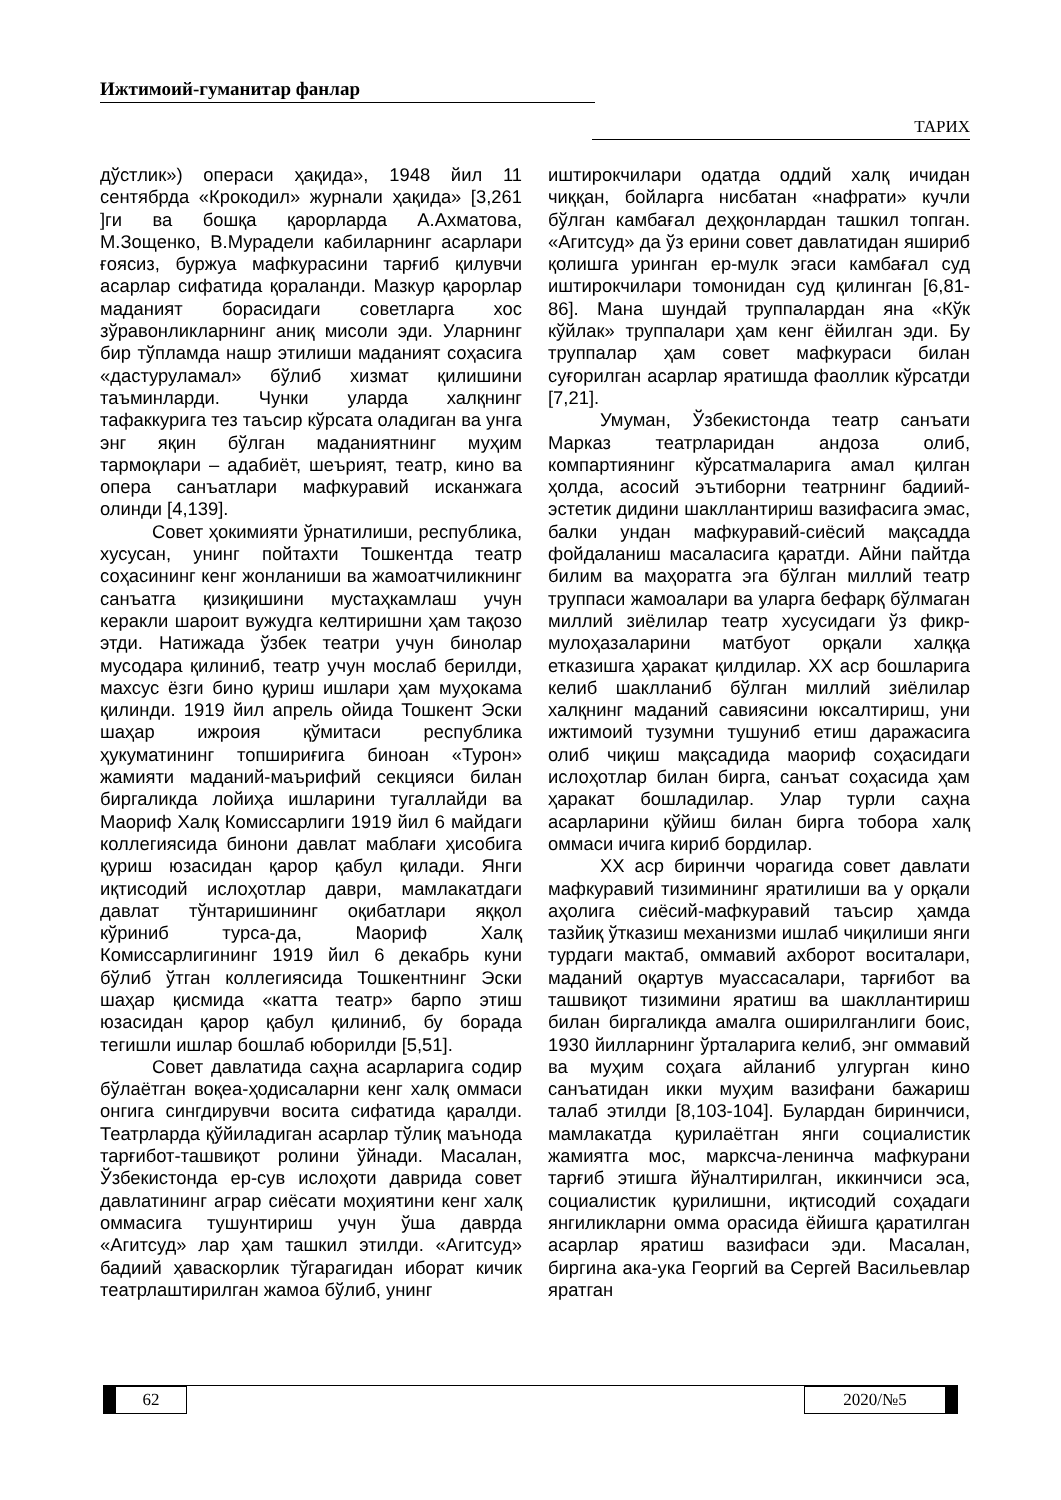Ижтимоий-гуманитар фанлар
ТАРИХ
дўстлик») операси ҳақида», 1948 йил 11 сентябрда «Крокодил» журнали ҳақида» [3,261 ]ги ва бошқа қарорларда А.Ахматова, М.Зощенко, В.Мурадели кабиларнинг асарлари ғоясиз, буржуа мафкурасини тарғиб қилувчи асарлар сифатида қораланди. Мазкур қарорлар маданият борасидаги советларга хос зўравонликларнинг аниқ мисоли эди. Уларнинг бир тўпламда нашр этилиши маданият соҳасига «дастуруламал» бўлиб хизмат қилишини таъминларди. Чунки уларда халқнинг тафаккурига тез таъсир кўрсата оладиган ва унга энг яқин бўлган маданиятнинг муҳим тармоқлари – адабиёт, шеърият, театр, кино ва опера санъатлари мафкуравий исканжага олинди [4,139].
Совет ҳокимияти ўрнатилиши, республика, хусусан, унинг пойтахти Тошкентда театр соҳасининг кенг жонланиши ва жамоатчиликнинг санъатга қизиқишини мустаҳкамлаш учун керакли шароит вужудга келтиришни ҳам тақозо этди. Натижада ўзбек театри учун бинолар мусодара қилиниб, театр учун мослаб берилди, махсус ёзги бино қуриш ишлари ҳам муҳокама қилинди. 1919 йил апрель ойида Тошкент Эски шаҳар ижроия қўмитаси республика ҳукуматининг топшириғига биноан «Турон» жамияти маданий-маърифий секцияси билан биргаликда лойиҳа ишларини тугаллайди ва Маориф Халқ Комиссарлиги 1919 йил 6 майдаги коллегиясида бинони давлат маблағи ҳисобига қуриш юзасидан қарор қабул қилади. Янги иқтисодий ислоҳотлар даври, мамлакатдаги давлат тўнтаришининг оқибатлари яққол кўриниб турса-да, Маориф Халқ Комиссарлигининг 1919 йил 6 декабрь куни бўлиб ўтган коллегиясида Тошкентнинг Эски шаҳар қисмида «катта театр» барпо этиш юзасидан қарор қабул қилиниб, бу борада тегишли ишлар бошлаб юборилди [5,51].
Совет давлатида саҳна асарларига содир бўлаётган воқеа-ҳодисаларни кенг халқ оммаси онгига сингдирувчи восита сифатида қаралди. Театрларда қўйиладиган асарлар тўлиқ маънода тарғибот-ташвиқот ролини ўйнади. Масалан, Ўзбекистонда ер-сув ислоҳоти даврида совет давлатининг аграр сиёсати моҳиятини кенг халқ оммасига тушунтириш учун ўша даврда «Агитсуд» лар ҳам ташкил этилди. «Агитсуд» бадиий ҳаваскорлик тўгарагидан иборат кичик театрлаштирилган жамоа бўлиб, унинг
иштирокчилари одатда оддий халқ ичидан чиққан, бойларга нисбатан «нафрати» кучли бўлган камбағал деҳқонлардан ташкил топган. «Агитсуд» да ўз ерини совет давлатидан яшириб қолишга уринган ер-мулк эгаси камбағал суд иштирокчилари томонидан суд қилинган [6,81-86]. Мана шундай труппалардан яна «Кўк кўйлак» труппалари ҳам кенг ёйилган эди. Бу труппалар ҳам совет мафкураси билан суғорилган асарлар яратишда фаоллик кўрсатди [7,21].
Умуман, Ўзбекистонда театр санъати Марказ театрларидан андоза олиб, компартиянинг кўрсатмаларига амал қилган ҳолда, асосий эътиборни театрнинг бадиий-эстетик дидини шакллантириш вазифасига эмас, балки ундан мафкуравий-сиёсий мақсадда фойдаланиш масаласига қаратди. Айни пайтда билим ва маҳоратга эга бўлган миллий театр труппаси жамоалари ва уларга бефарқ бўлмаган миллий зиёлилар театр хусусидаги ўз фикр-мулоҳазаларини матбуот орқали халққа етказишга ҳаракат қилдилар. XX аср бошларига келиб шаклланиб бўлган миллий зиёлилар халқнинг маданий савиясини юксалтириш, уни ижтимоий тузумни тушуниб етиш даражасига олиб чиқиш мақсадида маориф соҳасидаги ислоҳотлар билан бирга, санъат соҳасида ҳам ҳаракат бошладилар. Улар турли саҳна асарларини қўйиш билан бирга тобора халқ оммаси ичига кириб бордилар.
XX аср биринчи чорагида совет давлати мафкуравий тизимининг яратилиши ва у орқали аҳолига сиёсий-мафкуравий таъсир ҳамда тазйиқ ўтказиш механизми ишлаб чиқилиши янги турдаги мактаб, оммавий ахборот воситалари, маданий оқартув муассасалари, тарғибот ва ташвиқот тизимини яратиш ва шакллантириш билан биргаликда амалга оширилганлиги боис, 1930 йилларнинг ўрталарига келиб, энг оммавий ва муҳим соҳага айланиб улгурган кино санъатидан икки муҳим вазифани бажариш талаб этилди [8,103-104]. Булардан биринчиси, мамлакатда қурилаётган янги социалистик жамиятга мос, марксча-ленинча мафкурани тарғиб этишга йўналтирилган, иккинчиси эса, социалистик қурилишни, иқтисодий соҳадаги янгиликларни омма орасида ёйишга қаратилган асарлар яратиш вазифаси эди. Масалан, биргина ака-ука Георгий ва Сергей Васильевлар яратган
62 2020/№5